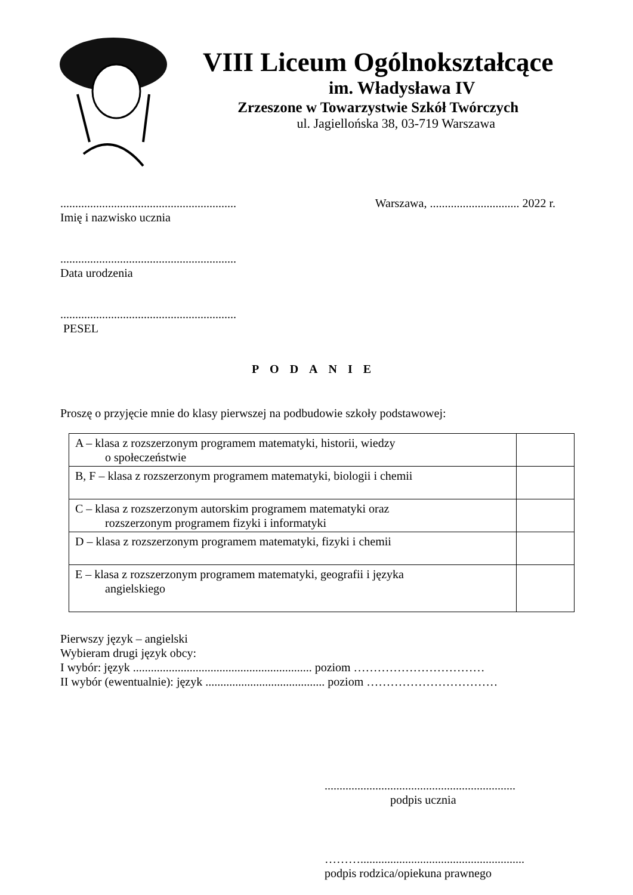VIII Liceum Ogólnokształcące
im. Władysława IV
Zrzeszone w Towarzystwie Szkół Twórczych
ul. Jagiellońska 38, 03-719 Warszawa
...........................................................
Imię i nazwisko ucznia
Warszawa, .............................. 2022 r.
...........................................................
Data urodzenia
...........................................................
PESEL
PODANIE
Proszę o przyjęcie mnie do klasy pierwszej na podbudowie szkoły podstawowej:
| A – klasa z rozszerzonym programem matematyki, historii, wiedzy o społeczeństwie | |
| B, F – klasa z rozszerzonym programem matematyki, biologii i chemii | |
| C – klasa z rozszerzonym autorskim programem matematyki oraz rozszerzonym programem fizyki i informatyki | |
| D – klasa z rozszerzonym programem matematyki, fizyki i chemii | |
| E – klasa z rozszerzonym programem matematyki, geografii i języka angielskiego | |
Pierwszy język – angielski
Wybieram drugi język obcy:
I wybór: język ............................................................ poziom ……………………………
II wybór (ewentualnie): język ........................................ poziom ……………………………
................................................................
podpis ucznia
……….......................................................
podpis rodzica/opiekuna prawnego